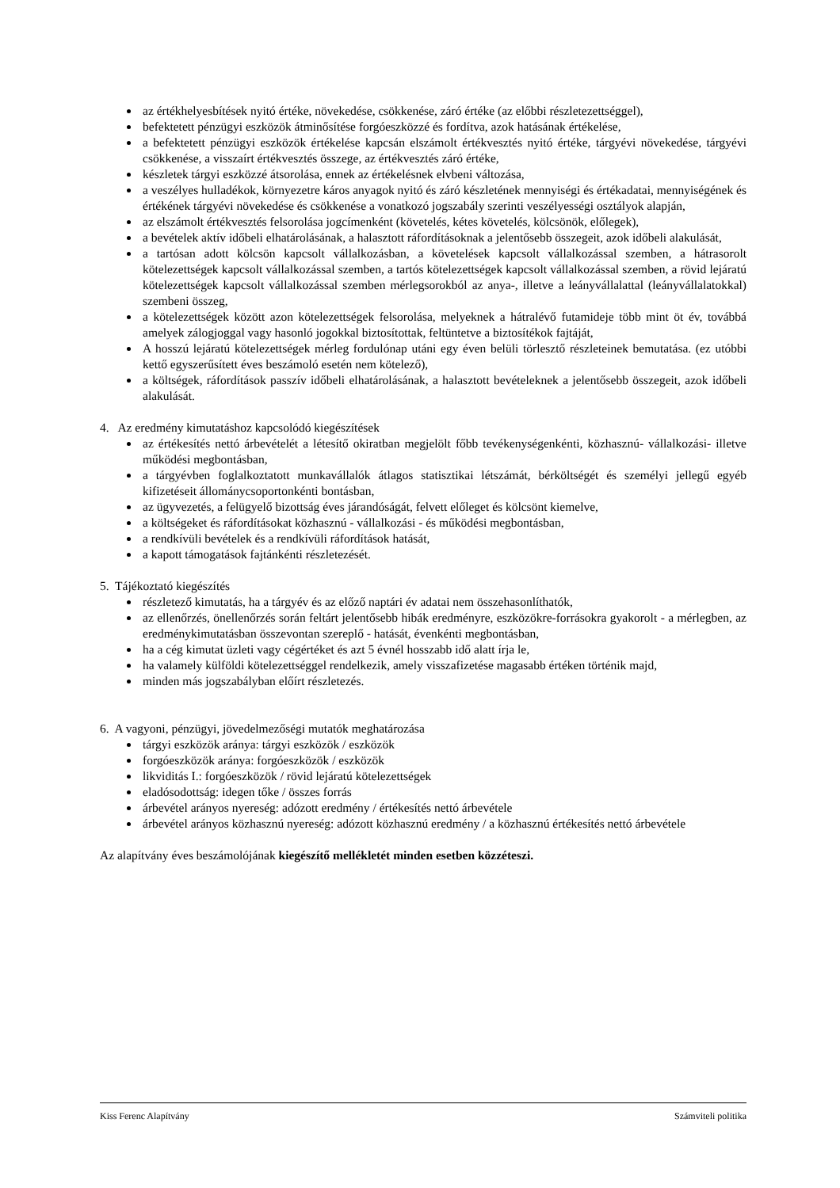az értékhelyesbítések nyitó értéke, növekedése, csökkenése, záró értéke (az előbbi részletezettséggel),
befektetett pénzügyi eszközök átminősítése forgóeszközzé és fordítva, azok hatásának értékelése,
a befektetett pénzügyi eszközök értékelése kapcsán elszámolt értékvesztés nyitó értéke, tárgyévi növekedése, tárgyévi csökkenése, a visszaírt értékvesztés összege, az értékvesztés záró értéke,
készletek tárgyi eszközzé átsorolása, ennek az értékelésnek elvbeni változása,
a veszélyes hulladékok, környezetre káros anyagok nyitó és záró készletének mennyiségi és értékadatai, mennyiségének és értékének tárgyévi növekedése és csökkenése a vonatkozó jogszabály szerinti veszélyességi osztályok alapján,
az elszámolt értékvesztés felsorolása jogcímenként (követelés, kétes követelés, kölcsönök, előlegek),
a bevételek aktív időbeli elhatárolásának, a halasztott ráfordításoknak a jelentősebb összegeit, azok időbeli alakulását,
a tartósan adott kölcsön kapcsolt vállalkozásban, a követelések kapcsolt vállalkozással szemben, a hátrasorolt kötelezettségek kapcsolt vállalkozással szemben, a tartós kötelezettségek kapcsolt vállalkozással szemben, a rövid lejáratú kötelezettségek kapcsolt vállalkozással szemben mérlegsorokból az anya-, illetve a leányvállalattal (leányvállalatokkal) szembeni összeg,
a kötelezettségek között azon kötelezettségek felsorolása, melyeknek a hátralévő futamideje több mint öt év, továbbá amelyek zálogjoggal vagy hasonló jogokkal biztosítottak, feltüntetve a biztosítékok fajtáját,
A hosszú lejáratú kötelezettségek mérleg fordulónap utáni egy éven belüli törlesztő részleteinek bemutatása. (ez utóbbi kettő egyszerűsített éves beszámoló esetén nem kötelező),
a költségek, ráfordítások passzív időbeli elhatárolásának, a halasztott bevételeknek a jelentősebb összegeit, azok időbeli alakulását.
4. Az eredmény kimutatáshoz kapcsolódó kiegészítések
az értékesítés nettó árbevételét a létesítő okiratban megjelölt főbb tevékenységenkénti, közhasznú- vállalkozási- illetve működési megbontásban,
a tárgyévben foglalkoztatott munkavállalók átlagos statisztikai létszámát, bérköltségét és személyi jellegű egyéb kifizetéseit állománycsoportonkénti bontásban,
az ügyvezetés, a felügyelő bizottság éves járandóságát, felvett előleget és kölcsönt kiemelve,
a költségeket és ráfordításokat közhasznú - vállalkozási - és működési megbontásban,
a rendkívüli bevételek és a rendkívüli ráfordítások hatását,
a kapott támogatások fajtánkénti részletezését.
5. Tájékoztató kiegészítés
részletező kimutatás, ha a tárgyév és az előző naptári év adatai nem összehasonlíthatók,
az ellenőrzés, önellenőrzés során feltárt jelentősebb hibák eredményre, eszközökre-forrásokra gyakorolt - a mérlegben, az eredménykimutatásban összevontan szereplő - hatását, évenkénti megbontásban,
ha a cég kimutat üzleti vagy cégértéket és azt 5 évnél hosszabb idő alatt írja le,
ha valamely külföldi kötelezettséggel rendelkezik, amely visszafizetése magasabb értéken történik majd,
minden más jogszabályban előírt részletezés.
6. A vagyoni, pénzügyi, jövedelmezőségi mutatók meghatározása
tárgyi eszközök aránya: tárgyi eszközök / eszközök
forgóeszközök aránya: forgóeszközök / eszközök
likviditás I.: forgóeszközök / rövid lejáratú kötelezettségek
eladósodottság: idegen tőke / összes forrás
árbevétel arányos nyereség: adózott eredmény / értékesítés nettó árbevétele
árbevétel arányos közhasznú nyereség: adózott közhasznú eredmény / a közhasznú értékesítés nettó árbevétele
Az alapítvány éves beszámolójának kiegészítő mellékletét minden esetben közzéteszi.
Kiss Ferenc Alapítvány Számviteli politika